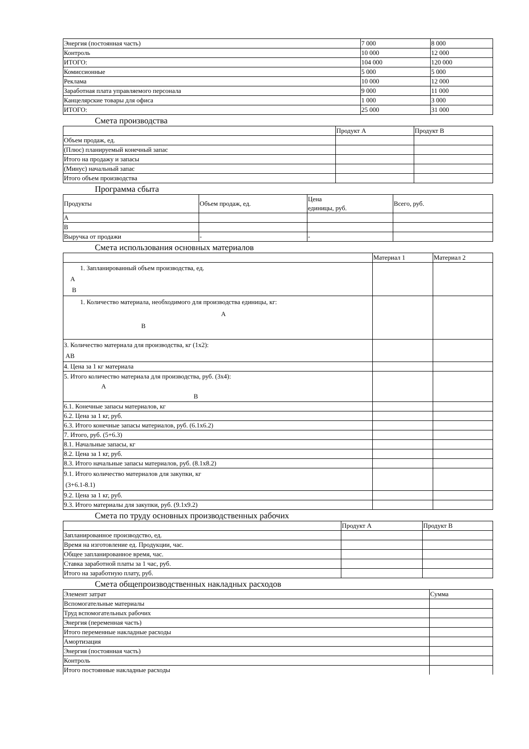| Энергия (постоянная часть) | 7 000 | 8 000 |
| Контроль | 10 000 | 12 000 |
| ИТОГО: | 104 000 | 120 000 |
| Комиссионные | 5 000 | 5 000 |
| Реклама | 10 000 | 12 000 |
| Заработная плата управляемого персонала | 9 000 | 11 000 |
| Канцелярские товары для офиса | 1 000 | 3 000 |
| ИТОГО: | 25 000 | 31 000 |
Смета производства
| | Продукт А | Продукт В |
| --- | --- | --- |
| Объем продаж, ед. | | |
| (Плюс) планируемый конечный запас | | |
| Итого на продажу и запасы | | |
| (Минус) начальный запас | | |
| Итого объем производства | | |
Программа сбыта
| Продукты | Объем продаж, ед. | Цена единицы, руб. | Всего, руб. |
| --- | --- | --- | --- |
| А | | | |
| В | | | |
| Выручка от продажи | - | - | |
Смета использования основных материалов
| | Материал 1 | Материал 2 |
| --- | --- | --- |
| 1. Запланированный объем производства, ед. А В | | |
| 1. Количество материала, необходимого для производства единицы, кг: А В | | |
| 3. Количество материала для производства, кг (1х2): АВ | | |
| 4. Цена за 1 кг материала | | |
| 5. Итого количество материала для производства, руб. (3х4): А В | | |
| 6.1. Конечные запасы материалов, кг | | |
| 6.2. Цена за 1 кг, руб. | | |
| 6.3. Итого конечные запасы материалов, руб. (6.1х6.2) | | |
| 7. Итого, руб. (5+6.3) | | |
| 8.1. Начальные запасы, кг | | |
| 8.2. Цена за 1 кг, руб. | | |
| 8.3. Итого начальные запасы материалов, руб. (8.1х8.2) | | |
| 9.1. Итого количество материалов для закупки, кг (3+6.1-8.1) | | |
| 9.2. Цена за 1 кг, руб. | | |
| 9.3. Итого материалы для закупки, руб. (9.1х9.2) | | |
Смета по труду основных производственных рабочих
| | Продукт А | Продукт В |
| --- | --- | --- |
| Запланированное производство, ед. | | |
| Время на изготовление ед. Продукции, час. | | |
| Общее запланированное время, час. | | |
| Ставка заработной платы за 1 час, руб. | | |
| Итого на заработную плату, руб. | | |
Смета общепроизводственных накладных расходов
| Элемент затрат | Сумма |
| --- | --- |
| Вспомогательные материалы | |
| Труд вспомогательных рабочих | |
| Энергия (переменная часть) | |
| Итого переменные накладные расходы | |
| Амортизация | |
| Энергия (постоянная часть) | |
| Контроль | |
| Итого постоянные накладные расходы | |